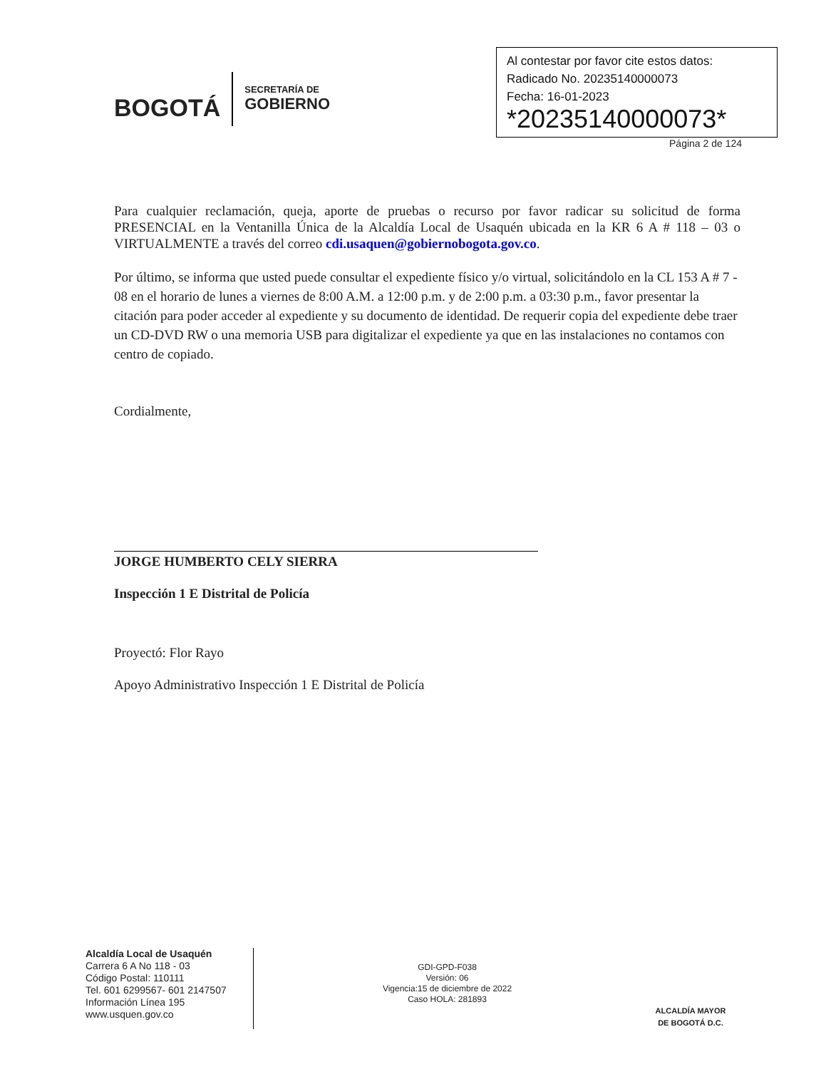BOGOTÁ
SECRETARÍA DE
GOBIERNO
Al contestar por favor cite estos datos:
Radicado No. 20235140000073
Fecha: 16-01-2023
*20235140000073*
Página 2 de 124
Para cualquier reclamación, queja, aporte de pruebas o recurso por favor radicar su solicitud de forma PRESENCIAL en la Ventanilla Única de la Alcaldía Local de Usaquén ubicada en la KR 6 A # 118 – 03 o VIRTUALMENTE a través del correo cdi.usaquen@gobiernobogota.gov.co.
Por último, se informa que usted puede consultar el expediente físico y/o virtual, solicitándolo en la CL 153 A # 7 - 08 en el horario de lunes a viernes de 8:00 A.M. a 12:00 p.m. y de 2:00 p.m. a 03:30 p.m., favor presentar la citación para poder acceder al expediente y su documento de identidad. De requerir copia del expediente debe traer un CD-DVD RW o una memoria USB para digitalizar el expediente ya que en las instalaciones no contamos con centro de copiado.
Cordialmente,
JORGE HUMBERTO CELY SIERRA
Inspección 1 E Distrital de Policía
Proyectó: Flor Rayo
Apoyo Administrativo Inspección 1 E Distrital de Policía
Alcaldía Local de Usaquén
Carrera 6 A No 118 - 03
Código Postal: 110111
Tel. 601 6299567- 601 2147507
Información Línea 195
www.usquen.gov.co
GDI-GPD-F038
Versión: 06
Vigencia:15 de diciembre de 2022
Caso HOLA: 281893
ALCALDÍA MAYOR
DE BOGOTÁ D.C.